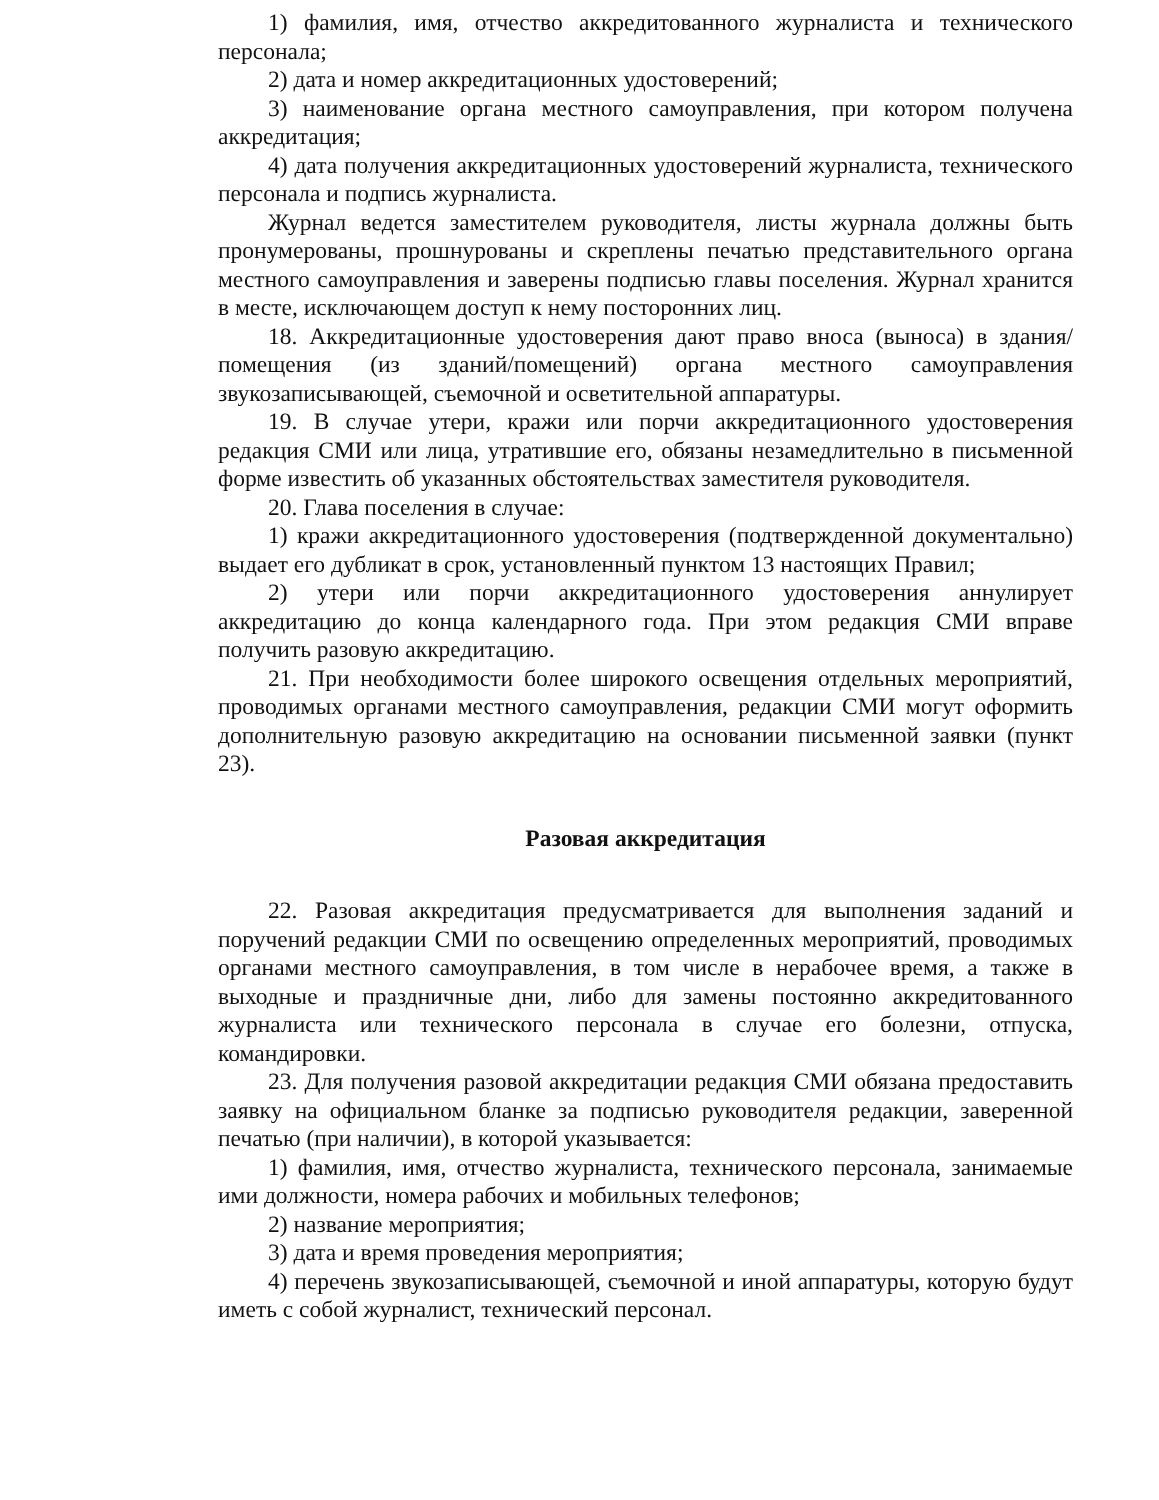1) фамилия, имя, отчество аккредитованного журналиста и технического персонала;
2) дата и номер аккредитационных удостоверений;
3) наименование органа местного самоуправления, при котором получена аккредитация;
4) дата получения аккредитационных удостоверений журналиста, технического персонала и подпись журналиста.
Журнал ведется заместителем руководителя, листы журнала должны быть пронумерованы, прошнурованы и скреплены печатью представительного органа местного самоуправления и заверены подписью главы поселения. Журнал хранится в месте, исключающем доступ к нему посторонних лиц.
18. Аккредитационные удостоверения дают право вноса (выноса) в здания/помещения (из зданий/помещений) органа местного самоуправления звукозаписывающей, съемочной и осветительной аппаратуры.
19. В случае утери, кражи или порчи аккредитационного удостоверения редакция СМИ или лица, утратившие его, обязаны незамедлительно в письменной форме известить об указанных обстоятельствах заместителя руководителя.
20. Глава поселения в случае:
1) кражи аккредитационного удостоверения (подтвержденной документально) выдает его дубликат в срок, установленный пунктом 13 настоящих Правил;
2) утери или порчи аккредитационного удостоверения аннулирует аккредитацию до конца календарного года. При этом редакция СМИ вправе получить разовую аккредитацию.
21. При необходимости более широкого освещения отдельных мероприятий, проводимых органами местного самоуправления, редакции СМИ могут оформить дополнительную разовую аккредитацию на основании письменной заявки (пункт 23).
Разовая аккредитация
22. Разовая аккредитация предусматривается для выполнения заданий и поручений редакции СМИ по освещению определенных мероприятий, проводимых органами местного самоуправления, в том числе в нерабочее время, а также в выходные и праздничные дни, либо для замены постоянно аккредитованного журналиста или технического персонала в случае его болезни, отпуска, командировки.
23. Для получения разовой аккредитации редакция СМИ обязана предоставить заявку на официальном бланке за подписью руководителя редакции, заверенной печатью (при наличии), в которой указывается:
1) фамилия, имя, отчество журналиста, технического персонала, занимаемые ими должности, номера рабочих и мобильных телефонов;
2) название мероприятия;
3) дата и время проведения мероприятия;
4) перечень звукозаписывающей, съемочной и иной аппаратуры, которую будут иметь с собой журналист, технический персонал.